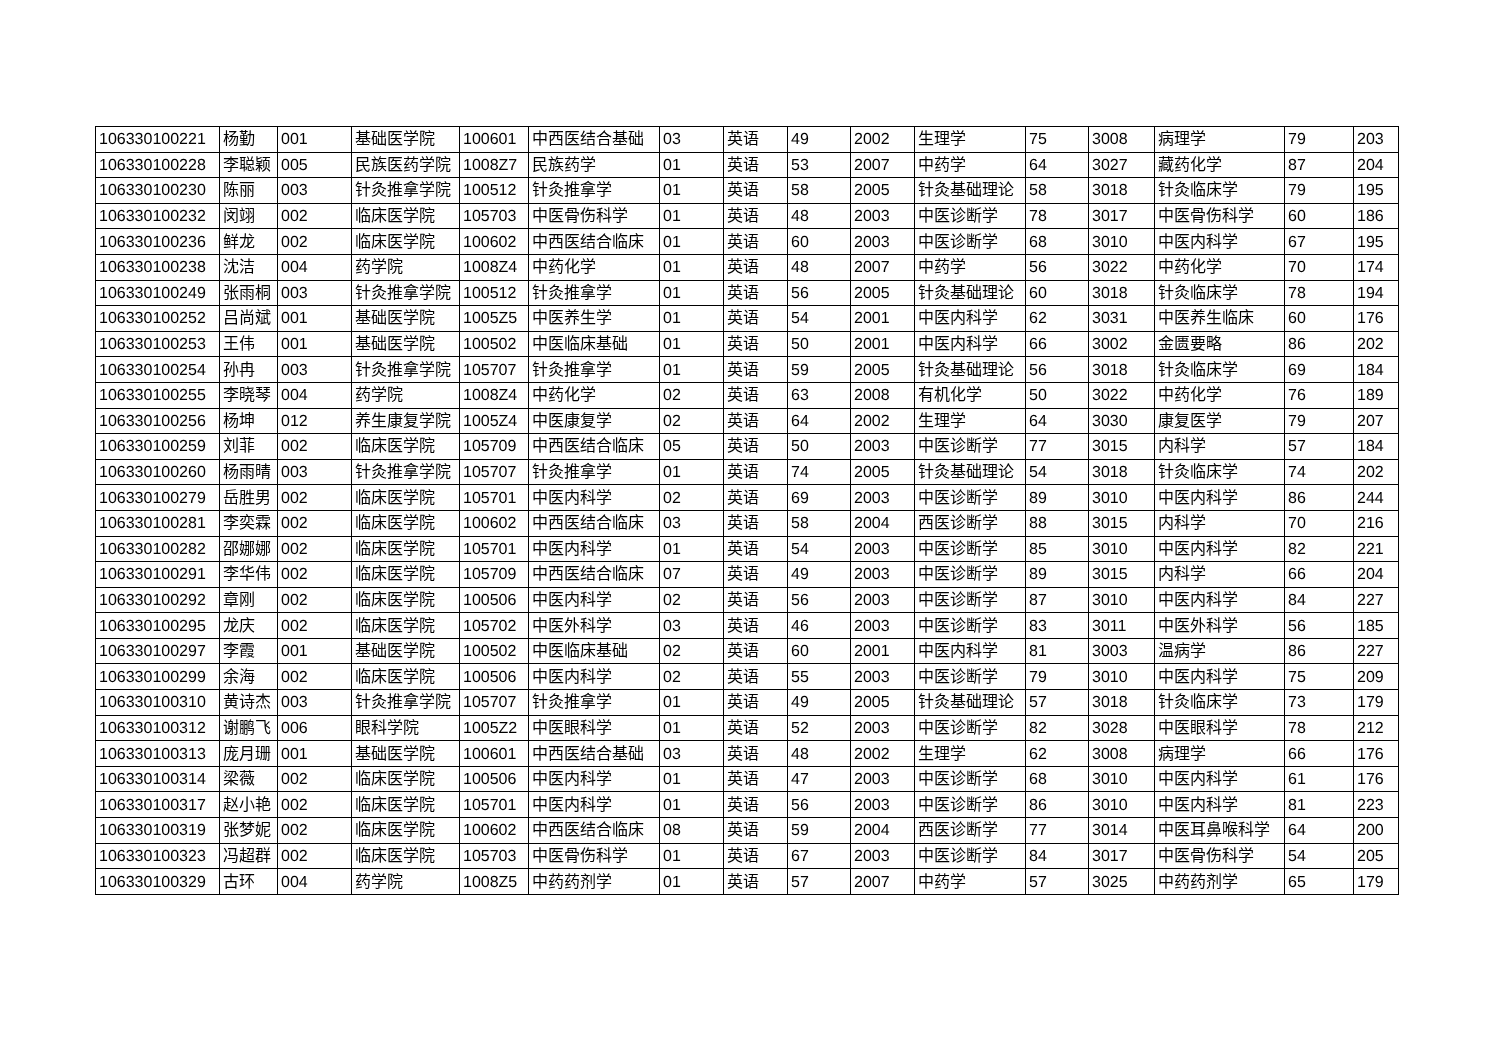| 106330100221 | 杨勤 | 001 | 基础医学院 | 100601 | 中西医结合基础 | 03 | 英语 | 49 | 2002 | 生理学 | 75 | 3008 | 病理学 | 79 | 203 |
| 106330100228 | 李聪颖 | 005 | 民族医药学院 | 1008Z7 | 民族药学 | 01 | 英语 | 53 | 2007 | 中药学 | 64 | 3027 | 藏药化学 | 87 | 204 |
| 106330100230 | 陈丽 | 003 | 针灸推拿学院 | 100512 | 针灸推拿学 | 01 | 英语 | 58 | 2005 | 针灸基础理论 | 58 | 3018 | 针灸临床学 | 79 | 195 |
| 106330100232 | 闵翊 | 002 | 临床医学院 | 105703 | 中医骨伤科学 | 01 | 英语 | 48 | 2003 | 中医诊断学 | 78 | 3017 | 中医骨伤科学 | 60 | 186 |
| 106330100236 | 鲜龙 | 002 | 临床医学院 | 100602 | 中西医结合临床 | 01 | 英语 | 60 | 2003 | 中医诊断学 | 68 | 3010 | 中医内科学 | 67 | 195 |
| 106330100238 | 沈洁 | 004 | 药学院 | 1008Z4 | 中药化学 | 01 | 英语 | 48 | 2007 | 中药学 | 56 | 3022 | 中药化学 | 70 | 174 |
| 106330100249 | 张雨桐 | 003 | 针灸推拿学院 | 100512 | 针灸推拿学 | 01 | 英语 | 56 | 2005 | 针灸基础理论 | 60 | 3018 | 针灸临床学 | 78 | 194 |
| 106330100252 | 吕尚斌 | 001 | 基础医学院 | 1005Z5 | 中医养生学 | 01 | 英语 | 54 | 2001 | 中医内科学 | 62 | 3031 | 中医养生临床 | 60 | 176 |
| 106330100253 | 王伟 | 001 | 基础医学院 | 100502 | 中医临床基础 | 01 | 英语 | 50 | 2001 | 中医内科学 | 66 | 3002 | 金匮要略 | 86 | 202 |
| 106330100254 | 孙冉 | 003 | 针灸推拿学院 | 105707 | 针灸推拿学 | 01 | 英语 | 59 | 2005 | 针灸基础理论 | 56 | 3018 | 针灸临床学 | 69 | 184 |
| 106330100255 | 李晓琴 | 004 | 药学院 | 1008Z4 | 中药化学 | 02 | 英语 | 63 | 2008 | 有机化学 | 50 | 3022 | 中药化学 | 76 | 189 |
| 106330100256 | 杨坤 | 012 | 养生康复学院 | 1005Z4 | 中医康复学 | 02 | 英语 | 64 | 2002 | 生理学 | 64 | 3030 | 康复医学 | 79 | 207 |
| 106330100259 | 刘菲 | 002 | 临床医学院 | 105709 | 中西医结合临床 | 05 | 英语 | 50 | 2003 | 中医诊断学 | 77 | 3015 | 内科学 | 57 | 184 |
| 106330100260 | 杨雨晴 | 003 | 针灸推拿学院 | 105707 | 针灸推拿学 | 01 | 英语 | 74 | 2005 | 针灸基础理论 | 54 | 3018 | 针灸临床学 | 74 | 202 |
| 106330100279 | 岳胜男 | 002 | 临床医学院 | 105701 | 中医内科学 | 02 | 英语 | 69 | 2003 | 中医诊断学 | 89 | 3010 | 中医内科学 | 86 | 244 |
| 106330100281 | 李奕霖 | 002 | 临床医学院 | 100602 | 中西医结合临床 | 03 | 英语 | 58 | 2004 | 西医诊断学 | 88 | 3015 | 内科学 | 70 | 216 |
| 106330100282 | 邵娜娜 | 002 | 临床医学院 | 105701 | 中医内科学 | 01 | 英语 | 54 | 2003 | 中医诊断学 | 85 | 3010 | 中医内科学 | 82 | 221 |
| 106330100291 | 李华伟 | 002 | 临床医学院 | 105709 | 中西医结合临床 | 07 | 英语 | 49 | 2003 | 中医诊断学 | 89 | 3015 | 内科学 | 66 | 204 |
| 106330100292 | 章刚 | 002 | 临床医学院 | 100506 | 中医内科学 | 02 | 英语 | 56 | 2003 | 中医诊断学 | 87 | 3010 | 中医内科学 | 84 | 227 |
| 106330100295 | 龙庆 | 002 | 临床医学院 | 105702 | 中医外科学 | 03 | 英语 | 46 | 2003 | 中医诊断学 | 83 | 3011 | 中医外科学 | 56 | 185 |
| 106330100297 | 李霞 | 001 | 基础医学院 | 100502 | 中医临床基础 | 02 | 英语 | 60 | 2001 | 中医内科学 | 81 | 3003 | 温病学 | 86 | 227 |
| 106330100299 | 余海 | 002 | 临床医学院 | 100506 | 中医内科学 | 02 | 英语 | 55 | 2003 | 中医诊断学 | 79 | 3010 | 中医内科学 | 75 | 209 |
| 106330100310 | 黄诗杰 | 003 | 针灸推拿学院 | 105707 | 针灸推拿学 | 01 | 英语 | 49 | 2005 | 针灸基础理论 | 57 | 3018 | 针灸临床学 | 73 | 179 |
| 106330100312 | 谢鹏飞 | 006 | 眼科学院 | 1005Z2 | 中医眼科学 | 01 | 英语 | 52 | 2003 | 中医诊断学 | 82 | 3028 | 中医眼科学 | 78 | 212 |
| 106330100313 | 庞月珊 | 001 | 基础医学院 | 100601 | 中西医结合基础 | 03 | 英语 | 48 | 2002 | 生理学 | 62 | 3008 | 病理学 | 66 | 176 |
| 106330100314 | 梁薇 | 002 | 临床医学院 | 100506 | 中医内科学 | 01 | 英语 | 47 | 2003 | 中医诊断学 | 68 | 3010 | 中医内科学 | 61 | 176 |
| 106330100317 | 赵小艳 | 002 | 临床医学院 | 105701 | 中医内科学 | 01 | 英语 | 56 | 2003 | 中医诊断学 | 86 | 3010 | 中医内科学 | 81 | 223 |
| 106330100319 | 张梦妮 | 002 | 临床医学院 | 100602 | 中西医结合临床 | 08 | 英语 | 59 | 2004 | 西医诊断学 | 77 | 3014 | 中医耳鼻喉科学 | 64 | 200 |
| 106330100323 | 冯超群 | 002 | 临床医学院 | 105703 | 中医骨伤科学 | 01 | 英语 | 67 | 2003 | 中医诊断学 | 84 | 3017 | 中医骨伤科学 | 54 | 205 |
| 106330100329 | 古环 | 004 | 药学院 | 1008Z5 | 中药药剂学 | 01 | 英语 | 57 | 2007 | 中药学 | 57 | 3025 | 中药药剂学 | 65 | 179 |